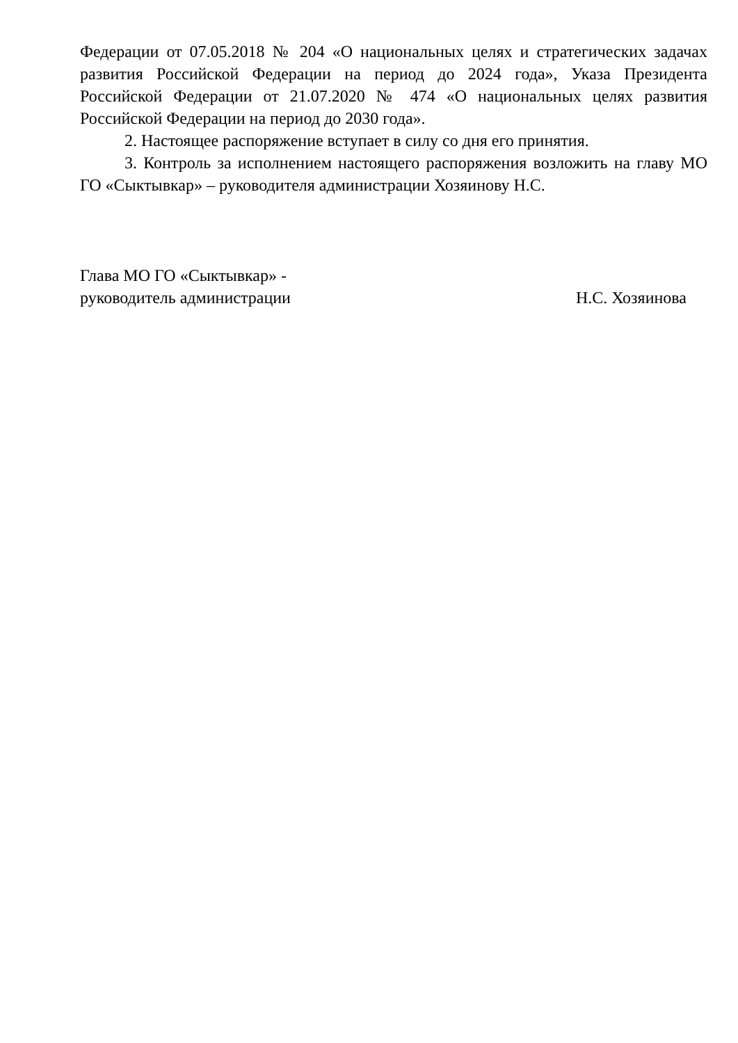Федерации от 07.05.2018 № 204 «О национальных целях и стратегических задачах развития Российской Федерации на период до 2024 года», Указа Президента Российской Федерации от 21.07.2020 № 474 «О национальных целях развития Российской Федерации на период до 2030 года».
2. Настоящее распоряжение вступает в силу со дня его принятия.
3. Контроль за исполнением настоящего распоряжения возложить на главу МО ГО «Сыктывкар» – руководителя администрации Хозяинову Н.С.
Глава МО ГО «Сыктывкар» -
руководитель администрации
Н.С. Хозяинова